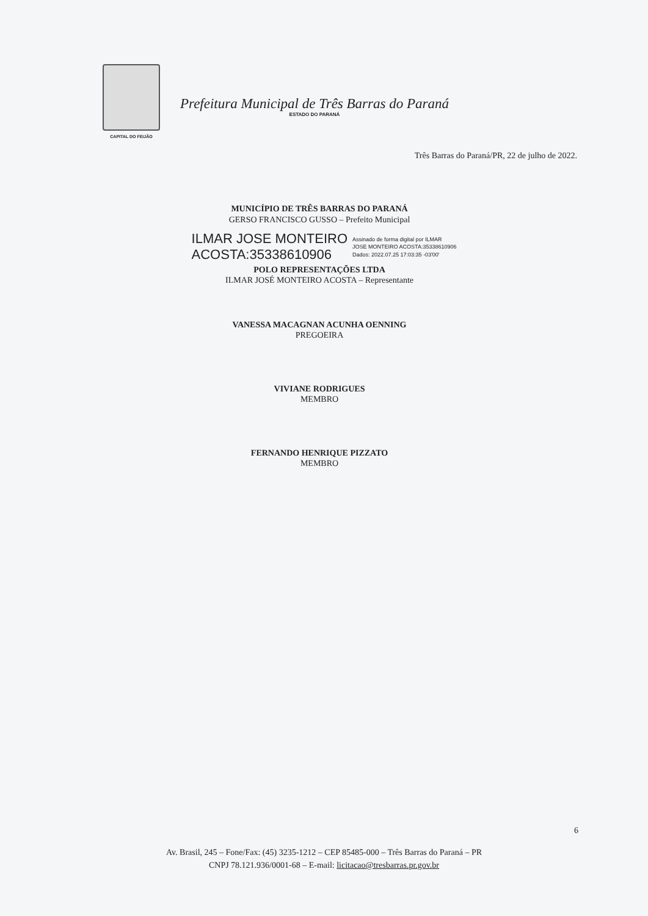CAPITAL DO FEIJÃO
Prefeitura Municipal de Três Barras do Paraná
ESTADO DO PARANÁ
Três Barras do Paraná/PR, 22 de julho de 2022.
MUNICÍPIO DE TRÊS BARRAS DO PARANÁ
GERSO FRANCISCO GUSSO – Prefeito Municipal
ILMAR JOSE MONTEIRO
ACOSTA:35338610906
Assinado de forma digital por ILMAR
JOSE MONTEIRO ACOSTA:35338610906
Dados: 2022.07.25 17:03:35 -03'00'
POLO REPRESENTAÇÕES LTDA
ILMAR JOSÉ MONTEIRO ACOSTA – Representante
VANESSA MACAGNAN ACUNHA OENNING
PREGOEIRA
VIVIANE RODRIGUES
MEMBRO
FERNANDO HENRIQUE PIZZATO
MEMBRO
6
Av. Brasil, 245 – Fone/Fax: (45) 3235-1212 – CEP 85485-000 – Três Barras do Paraná – PR
CNPJ 78.121.936/0001-68 – E-mail: licitacao@tresbarras.pr.gov.br